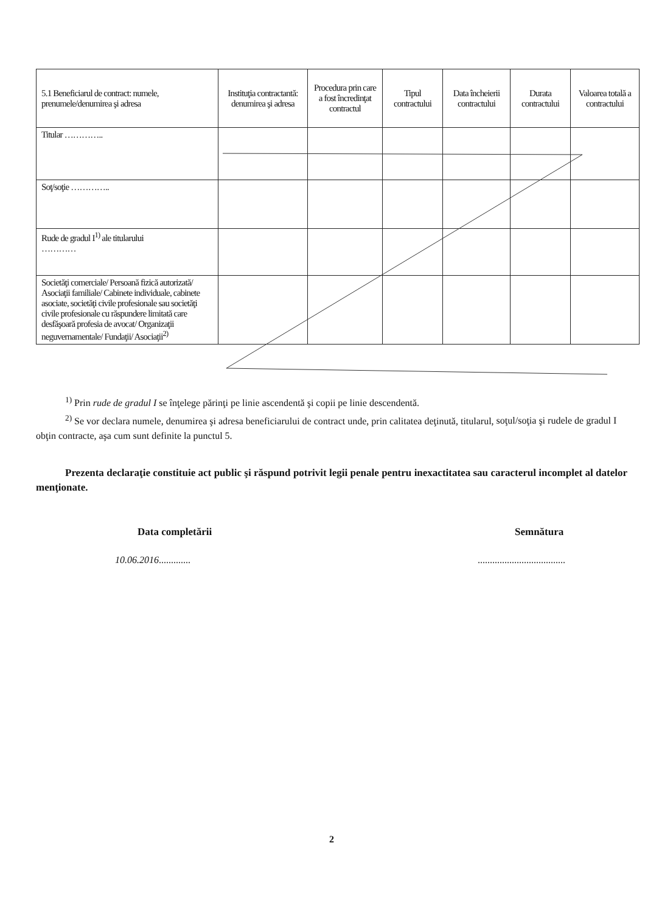| 5.1 Beneficiarul de contract: numele, prenumele/denumirea şi adresa | Instituţia contractantă: denumirea şi adresa | Procedura prin care a fost încredinţat contractul | Tipul contractului | Data încheierii contractului | Durata contractului | Valoarea totală a contractului |
| --- | --- | --- | --- | --- | --- | --- |
| Titular ………….. | | | | | | |
| Soţ/soţie ………….. | | | | | | |
| Rude de gradul I<sup>1)</sup> ale titularului ………… | | | | | | |
| Societăţi comerciale/ Persoană fizică autorizată/ Asociaţii familiale/ Cabinete individuale, cabinete asociate, societăţi civile profesionale sau societăţi civile profesionale cu răspundere limitată care desfăşoară profesia de avocat/ Organizaţii neguvernamentale/ Fundaţii/ Asociaţii<sup>2)</sup> | | | | | | |
<sup>1)</sup> Prin rude de gradul I se înţelege părinţi pe linie ascendentă şi copii pe linie descendentă.
<sup>2)</sup> Se vor declara numele, denumirea şi adresa beneficiarului de contract unde, prin calitatea deţinută, titularul, soţul/soţia şi rudele de gradul I obţin contracte, aşa cum sunt definite la punctul 5.
Prezenta declaraţie constituie act public şi răspund potrivit legii penale pentru inexactitatea sau caracterul incomplet al datelor menţionate.
Data completării Semnătura
10.06.2016............. ....................................
2